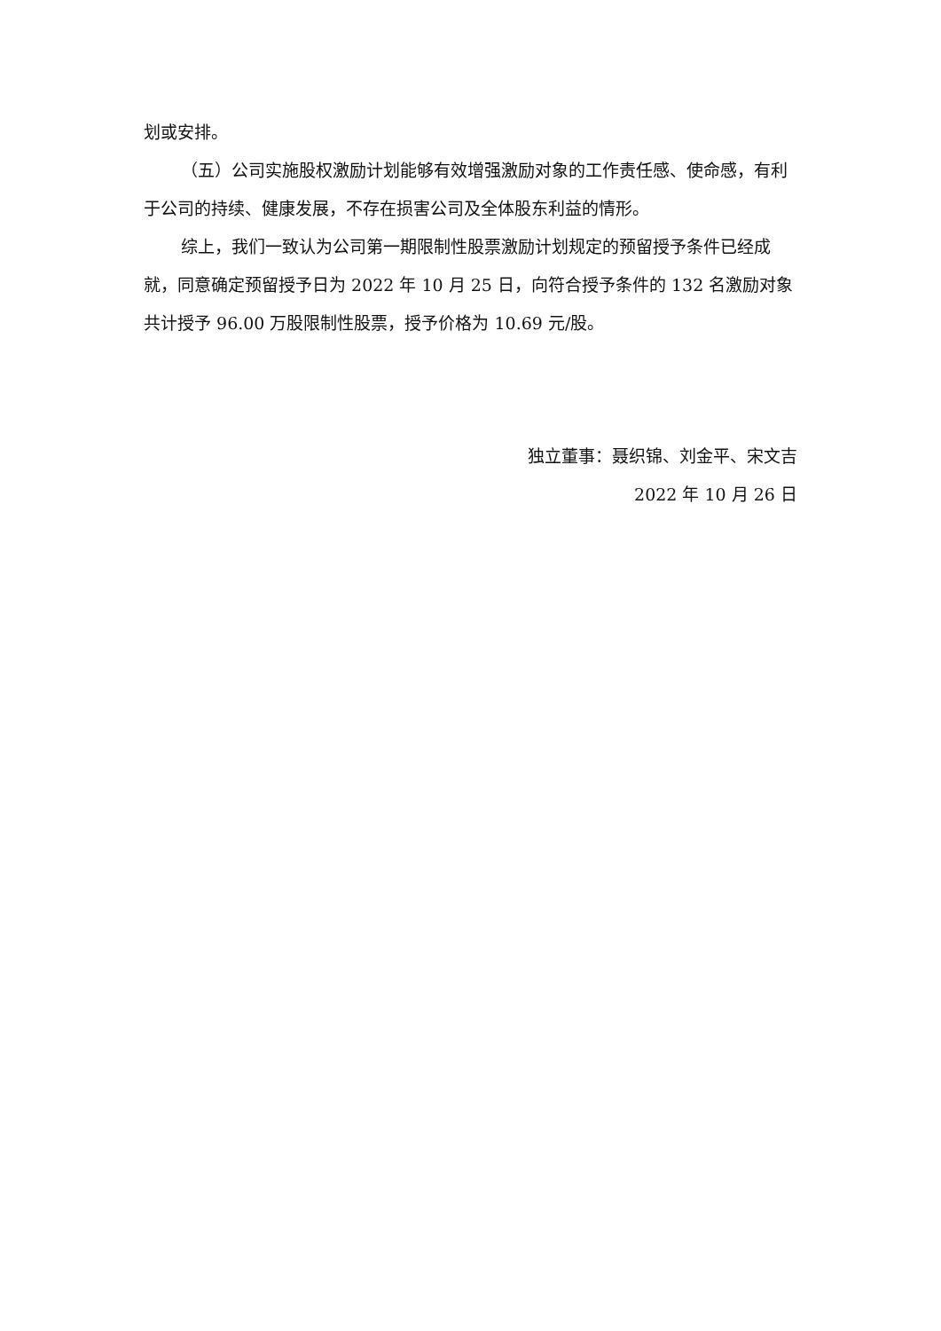划或安排。
（五）公司实施股权激励计划能够有效增强激励对象的工作责任感、使命感，有利于公司的持续、健康发展，不存在损害公司及全体股东利益的情形。
综上，我们一致认为公司第一期限制性股票激励计划规定的预留授予条件已经成就，同意确定预留授予日为 2022 年 10 月 25 日，向符合授予条件的 132 名激励对象共计授予 96.00 万股限制性股票，授予价格为 10.69 元/股。
独立董事：聂织锦、刘金平、宋文吉
2022 年 10 月 26 日